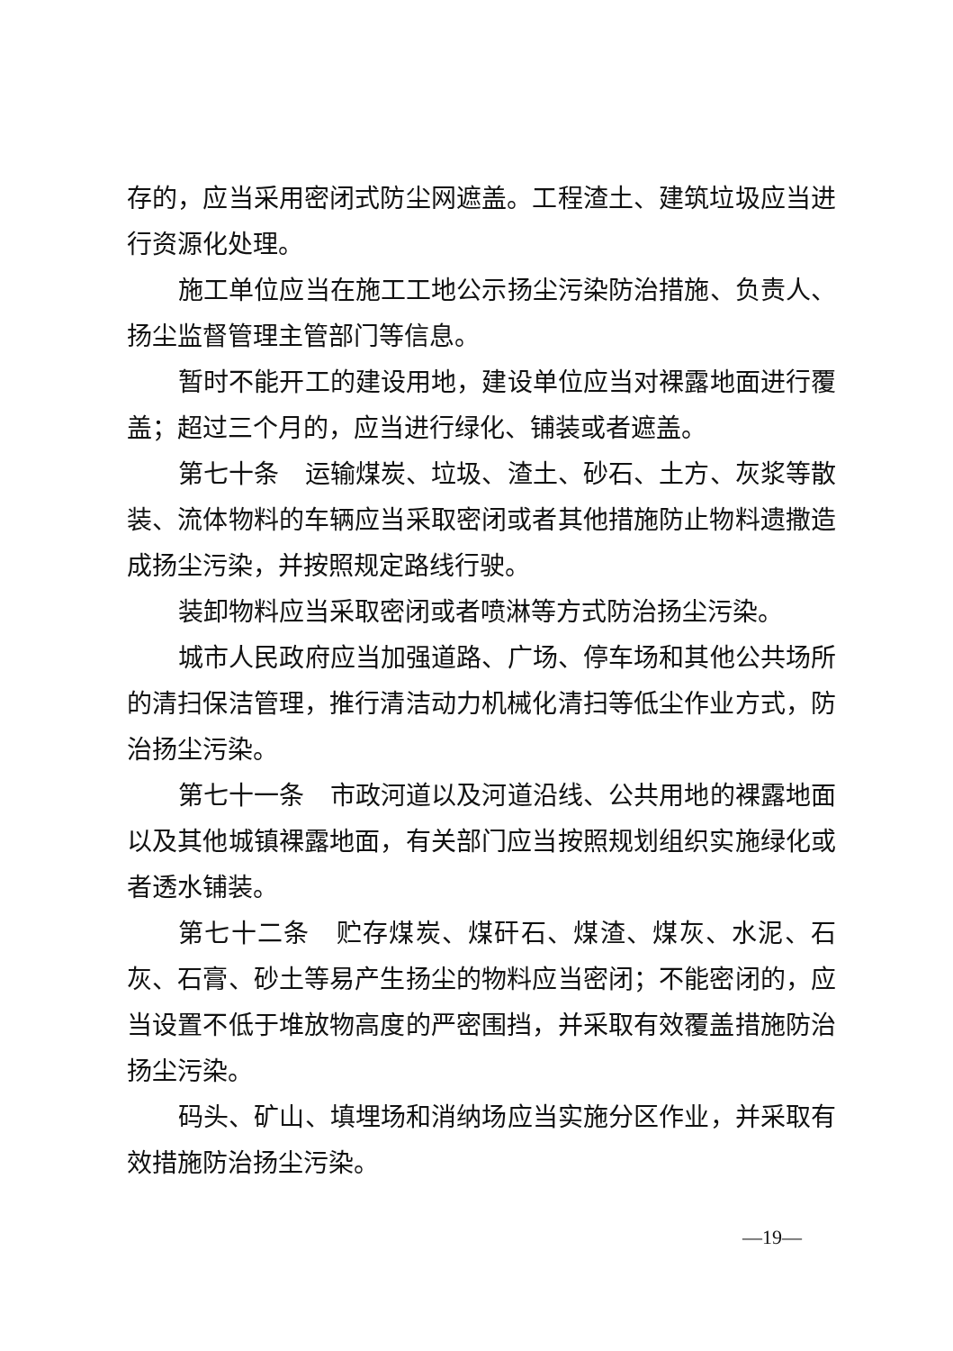存的，应当采用密闭式防尘网遮盖。工程渣土、建筑垃圾应当进行资源化处理。
施工单位应当在施工工地公示扬尘污染防治措施、负责人、扬尘监督管理主管部门等信息。
暂时不能开工的建设用地，建设单位应当对裸露地面进行覆盖；超过三个月的，应当进行绿化、铺装或者遮盖。
第七十条　运输煤炭、垃圾、渣土、砂石、土方、灰浆等散装、流体物料的车辆应当采取密闭或者其他措施防止物料遗撒造成扬尘污染，并按照规定路线行驶。
装卸物料应当采取密闭或者喷淋等方式防治扬尘污染。
城市人民政府应当加强道路、广场、停车场和其他公共场所的清扫保洁管理，推行清洁动力机械化清扫等低尘作业方式，防治扬尘污染。
第七十一条　市政河道以及河道沿线、公共用地的裸露地面以及其他城镇裸露地面，有关部门应当按照规划组织实施绿化或者透水铺装。
第七十二条　贮存煤炭、煤矸石、煤渣、煤灰、水泥、石灰、石膏、砂土等易产生扬尘的物料应当密闭；不能密闭的，应当设置不低于堆放物高度的严密围挡，并采取有效覆盖措施防治扬尘污染。
码头、矿山、填埋场和消纳场应当实施分区作业，并采取有效措施防治扬尘污染。
—19—